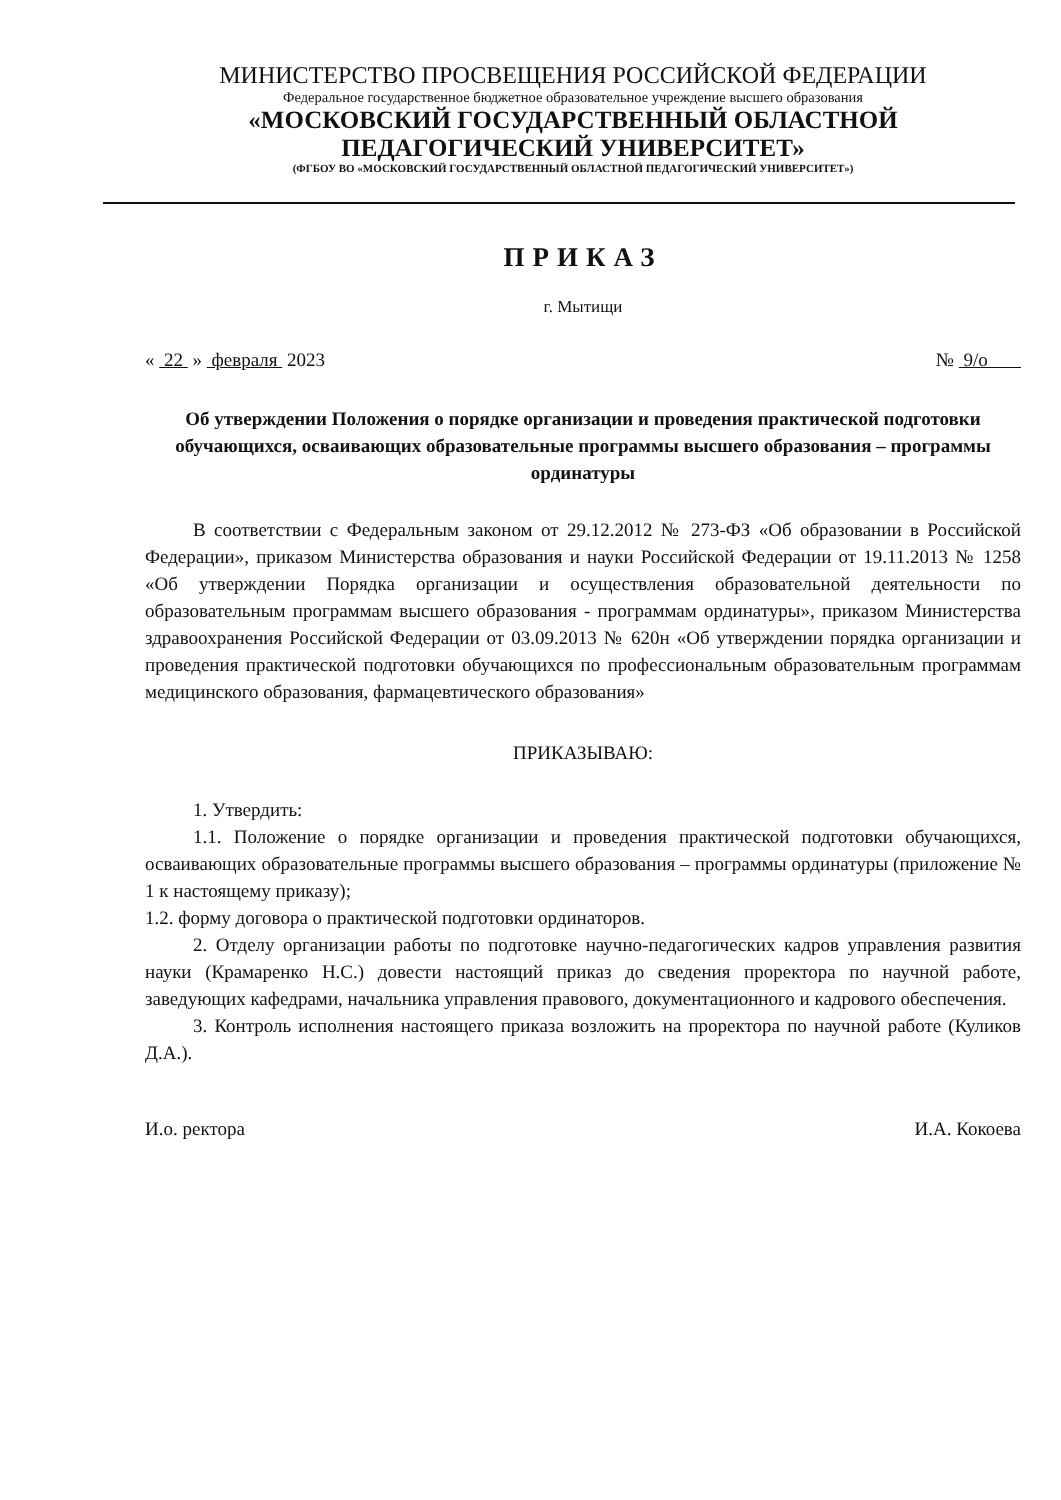МИНИСТЕРСТВО ПРОСВЕЩЕНИЯ РОССИЙСКОЙ ФЕДЕРАЦИИ
Федеральное государственное бюджетное образовательное учреждение высшего образования
«МОСКОВСКИЙ ГОСУДАРСТВЕННЫЙ ОБЛАСТНОЙ
ПЕДАГОГИЧЕСКИЙ УНИВЕРСИТЕТ»
(ФГБОУ ВО «МОСКОВСКИЙ ГОСУДАРСТВЕННЫЙ ОБЛАСТНОЙ ПЕДАГОГИЧЕСКИЙ УНИВЕРСИТЕТ»)
ПРИКАЗ
г. Мытищи
« 22 » февраля 2023 № 9/о
Об утверждении Положения о порядке организации и проведения практической подготовки обучающихся, осваивающих образовательные программы высшего образования – программы ординатуры
В соответствии с Федеральным законом от 29.12.2012 № 273-ФЗ «Об образовании в Российской Федерации», приказом Министерства образования и науки Российской Федерации от 19.11.2013 № 1258 «Об утверждении Порядка организации и осуществления образовательной деятельности по образовательным программам высшего образования - программам ординатуры», приказом Министерства здравоохранения Российской Федерации от 03.09.2013 № 620н «Об утверждении порядка организации и проведения практической подготовки обучающихся по профессиональным образовательным программам медицинского образования, фармацевтического образования»
ПРИКАЗЫВАЮ:
1. Утвердить:
1.1. Положение о порядке организации и проведения практической подготовки обучающихся, осваивающих образовательные программы высшего образования – программы ординатуры (приложение № 1 к настоящему приказу);
1.2. форму договора о практической подготовки ординаторов.
2. Отделу организации работы по подготовке научно-педагогических кадров управления развития науки (Крамаренко Н.С.) довести настоящий приказ до сведения проректора по научной работе, заведующих кафедрами, начальника управления правового, документационного и кадрового обеспечения.
3. Контроль исполнения настоящего приказа возложить на проректора по научной работе (Куликов Д.А.).
И.о. ректора И.А. Кокоева